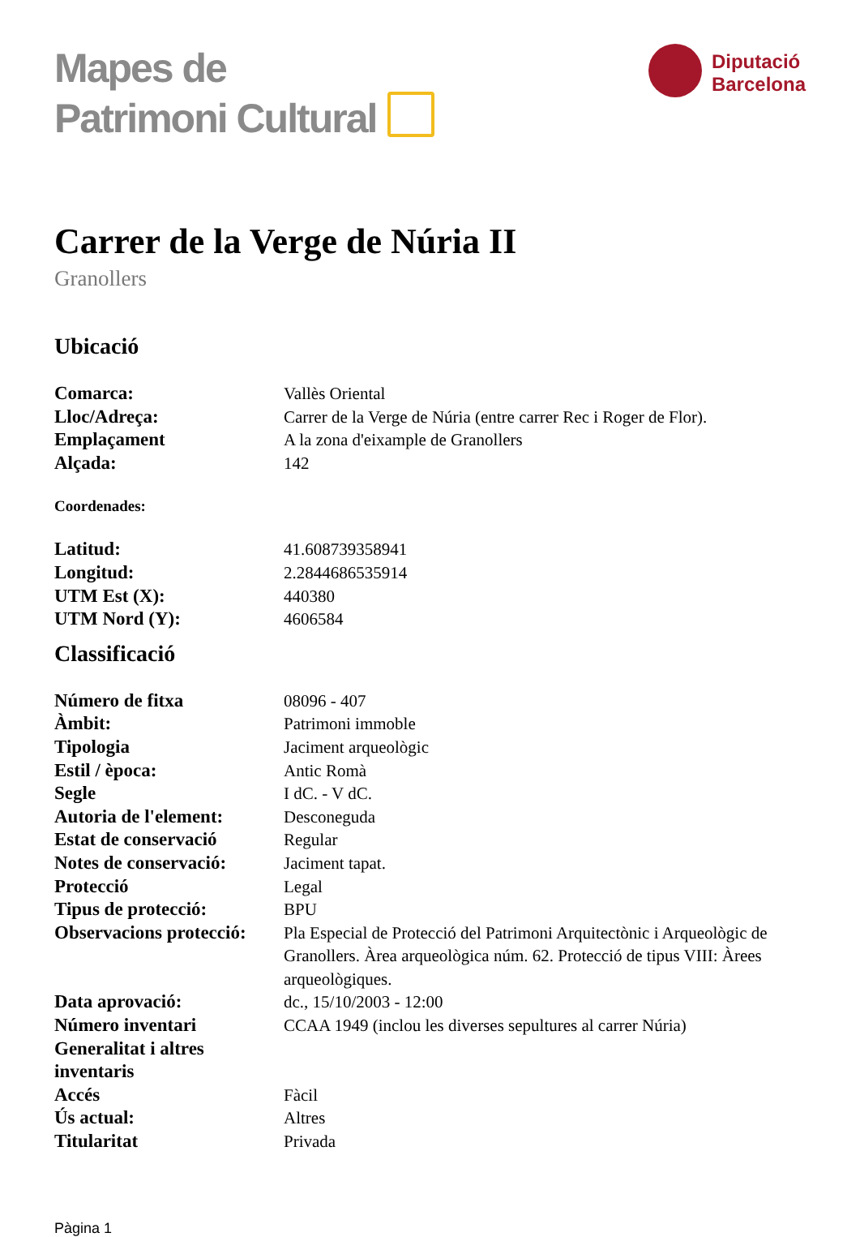Mapes de
Patrimoni Cultural
Diputació
Barcelona
Carrer de la Verge de Núria II
Granollers
Ubicació
| Comarca: | Vallès Oriental |
| Lloc/Adreça: | Carrer de la Verge de Núria (entre carrer Rec i Roger de Flor). |
| Emplaçament | A la zona d'eixample de Granollers |
| Alçada: | 142 |
Coordenades:
| Latitud: | 41.608739358941 |
| Longitud: | 2.2844686535914 |
| UTM Est (X): | 440380 |
| UTM Nord (Y): | 4606584 |
Classificació
| Número de fitxa | 08096 - 407 |
| Àmbit: | Patrimoni immoble |
| Tipologia | Jaciment arqueològic |
| Estil / època: | Antic Romà |
| Segle | I dC. - V dC. |
| Autoria de l'element: | Desconeguda |
| Estat de conservació | Regular |
| Notes de conservació: | Jaciment tapat. |
| Protecció | Legal |
| Tipus de protecció: | BPU |
| Observacions protecció: | Pla Especial de Protecció del Patrimoni Arquitectònic i Arqueològic de Granollers. Àrea arqueològica núm. 62. Protecció de tipus VIII: Àrees arqueològiques. |
| Data aprovació: | dc., 15/10/2003 - 12:00 |
| Número inventari Generalitat i altres inventaris | CCAA 1949 (inclou les diverses sepultures al carrer Núria) |
| Accés | Fàcil |
| Ús actual: | Altres |
| Titularitat | Privada |
Pàgina 1